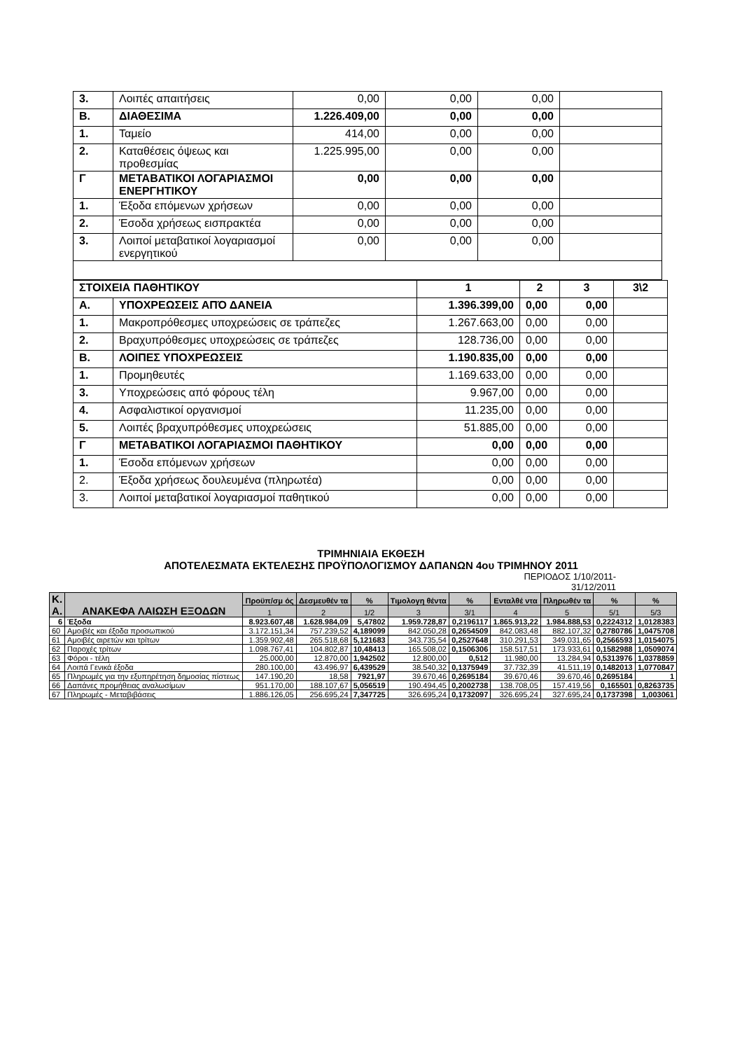| 3. | Λοιπές απαιτήσεις | 0,00 | 0,00 | 0,00 | |
| Β. | ΔΙΑΘΕΣΙΜΑ | 1.226.409,00 | 0,00 | 0,00 | |
| 1. | Ταμείο | 414,00 | 0,00 | 0,00 | |
| 2. | Καταθέσεις όψεως και προθεσμίας | 1.225.995,00 | 0,00 | 0,00 | |
| Γ | ΜΕΤΑΒΑΤΙΚΟΙ ΛΟΓΑΡΙΑΣΜΟΙ ΕΝΕΡΓΗΤΙΚΟΥ | 0,00 | 0,00 | 0,00 | |
| 1. | Έξοδα επόμενων χρήσεων | 0,00 | 0,00 | 0,00 | |
| 2. | Έσοδα χρήσεως εισπρακτέα | 0,00 | 0,00 | 0,00 | |
| 3. | Λοιποί μεταβατικοί λογαριασμοί ενεργητικού | 0,00 | 0,00 | 0,00 | |
| ΣΤΟΙΧΕΙΑ ΠΑΘΗΤΙΚΟΥ | | 1 | 2 | 3 | 3\2 |
| Α. | ΥΠΟΧΡΕΩΣΕΙΣ ΑΠΌ ΔΑΝΕΙΑ | 1.396.399,00 | 0,00 | 0,00 | |
| 1. | Μακροπρόθεσμες υποχρεώσεις σε τράπεζες | 1.267.663,00 | 0,00 | 0,00 | |
| 2. | Βραχυπρόθεσμες υποχρεώσεις σε τράπεζες | 128.736,00 | 0,00 | 0,00 | |
| Β. | ΛΟΙΠΕΣ ΥΠΟΧΡΕΩΣΕΙΣ | 1.190.835,00 | 0,00 | 0,00 | |
| 1. | Προμηθευτές | 1.169.633,00 | 0,00 | 0,00 | |
| 3. | Υποχρεώσεις από φόρους τέλη | 9.967,00 | 0,00 | 0,00 | |
| 4. | Ασφαλιστικοί οργανισμοί | 11.235,00 | 0,00 | 0,00 | |
| 5. | Λοιπές βραχυπρόθεσμες υποχρεώσεις | 51.885,00 | 0,00 | 0,00 | |
| Γ | ΜΕΤΑΒΑΤΙΚΟΙ ΛΟΓΑΡΙΑΣΜΟΙ ΠΑΘΗΤΙΚΟΥ | 0,00 | 0,00 | 0,00 | |
| 1. | Έσοδα επόμενων χρήσεων | 0,00 | 0,00 | 0,00 | |
| 2. | Έξοδα χρήσεως δουλευμένα (πληρωτέα) | 0,00 | 0,00 | 0,00 | |
| 3. | Λοιποί μεταβατικοί λογαριασμοί παθητικού | 0,00 | 0,00 | 0,00 | |
ΤΡΙΜΗΝΙΑΙΑ ΕΚΘΕΣΗ
ΑΠΟΤΕΛΕΣΜΑΤΑ ΕΚΤΕΛΕΣΗΣ ΠΡΟΫΠΟΛΟΓΙΣΜΟΥ ΔΑΠΑΝΩΝ 4ου ΤΡΙΜΗΝΟΥ 2011
ΠΕΡΙΟΔΟΣ 1/10/2011-
31/12/2011
| Κ. Α. | ΑΝΑΚΕΦΑ ΛΑΙΩΣΗ ΕΞΟΔΩΝ | Προϋπ/σμ ός | Δεσμευθέν τα | % | Τιμολογη θέντα | % | Ενταλθέ ντα | Πληρωθέν τα | % | % |
| --- | --- | --- | --- | --- | --- | --- | --- | --- | --- | --- |
| | | 1 | 2 | 1/2 | 3 | 3/1 | 4 | 5 | 5/1 | 5/3 |
| 6 | Έξοδα | 8.923.607,48 | 1.628.984,09 | 5,47802 | 1.959.728,87 | 0,2196117 | 1.865.913,22 | 1.984.888,53 | 0,2224312 | 1,0128383 |
| 60 | Αμοιβές και έξοδα προσωπικού | 3.172.151,34 | 757.239,52 | 4,189099 | 842.050,28 | 0,2654509 | 842.083,48 | 882.107,32 | 0,2780786 | 1,0475708 |
| 61 | Αμοιβές αιρετών και τρίτων | 1.359.902,48 | 265.518,68 | 5,121683 | 343.735,54 | 0,2527648 | 310.291,53 | 349.031,65 | 0,2566593 | 1,0154075 |
| 62 | Παροχές τρίτων | 1.098.767,41 | 104.802,87 | 10,48413 | 165.508,02 | 0,1506306 | 158.517,51 | 173.933,61 | 0,1582988 | 1,0509074 |
| 63 | Φόροι - τέλη | 25.000,00 | 12.870,00 | 1,942502 | 12.800,00 | 0,512 | 11.980,00 | 13.284,94 | 0,5313976 | 1,0378859 |
| 64 | Λοιπά Γενικά έξοδα | 280.100,00 | 43.496,97 | 6,439529 | 38.540,32 | 0,1375949 | 37.732,39 | 41.511,19 | 0,1482013 | 1,0770847 |
| 65 | Πληρωμές για την εξυπηρέτηση δημοσίας πίστεως | 147.190,20 | 18,58 | 7921,97 | 39.670,46 | 0,2695184 | 39.670,46 | 39.670,46 | 0,2695184 | 1 |
| 66 | Δαπάνες προμήθειας αναλωσίμων | 951.170,00 | 188.107,67 | 5,056519 | 190.494,45 | 0,2002738 | 138.708,05 | 157.419,56 | 0,165501 | 0,8263735 |
| 67 | Πληρωμές - Μεταβιβάσεις | 1.886.126,05 | 256.695,24 | 7,347725 | 326.695,24 | 0,1732097 | 326.695,24 | 327.695,24 | 0,1737398 | 1,003061 |